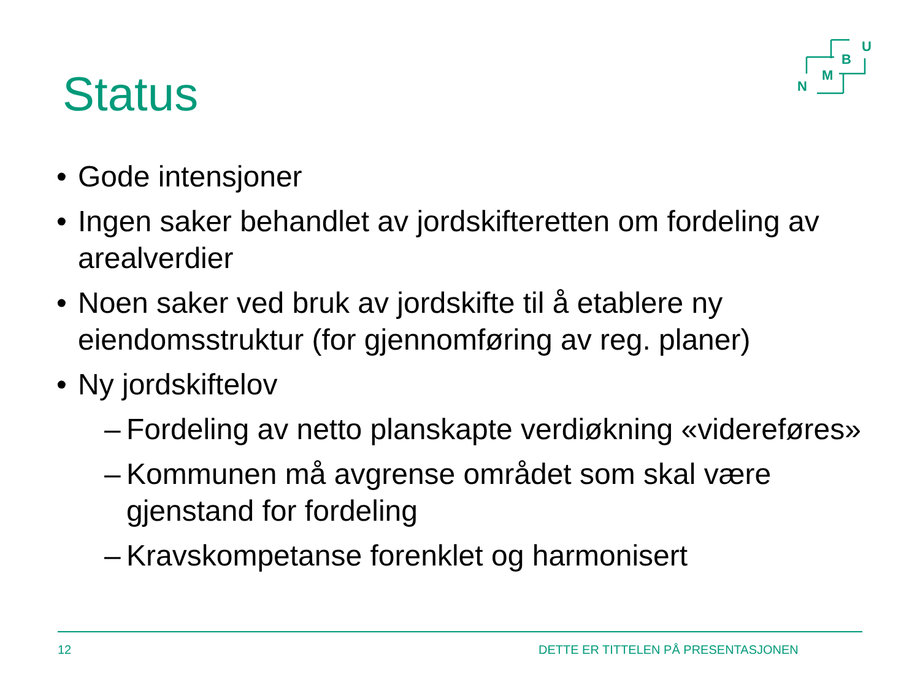Status
U
B
M
N
• Gode intensjoner
• Ingen saker behandlet av jordskifteretten om fordeling av arealverdier
• Noen saker ved bruk av jordskifte til å etablere ny eiendomsstruktur (for gjennomføring av reg. planer)
• Ny jordskiftelov
– Fordeling av netto planskapte verdiøkning «videreføres»
– Kommunen må avgrense området som skal være gjenstand for fordeling
– Kravskompetanse forenklet og harmonisert
12
DETTE ER TITTELEN PÅ PRESENTASJONEN